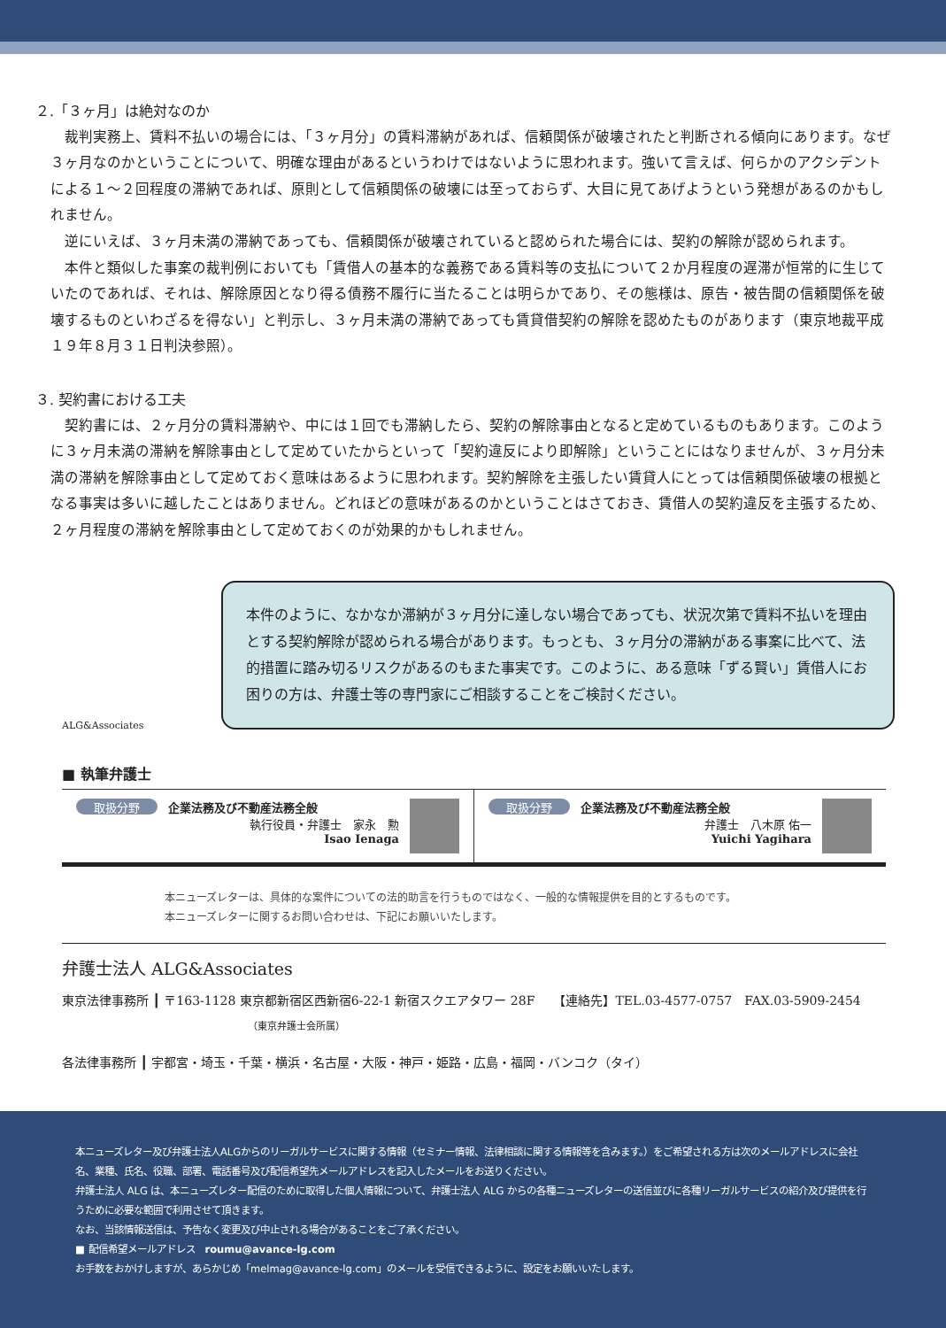２.「３ヶ月」は絶対なのか
裁判実務上、賃料不払いの場合には、「３ヶ月分」の賃料滞納があれば、信頼関係が破壊されたと判断される傾向にあります。なぜ３ヶ月なのかということについて、明確な理由があるというわけではないように思われます。強いて言えば、何らかのアクシデントによる１～２回程度の滞納であれば、原則として信頼関係の破壊には至っておらず、大目に見てあげようという発想があるのかもしれません。
逆にいえば、３ヶ月未満の滞納であっても、信頼関係が破壊されていると認められた場合には、契約の解除が認められます。
本件と類似した事案の裁判例においても「賃借人の基本的な義務である賃料等の支払について２か月程度の遅滞が恒常的に生じていたのであれば、それは、解除原因となり得る債務不履行に当たることは明らかであり、その態様は、原告・被告間の信頼関係を破壊するものといわざるを得ない」と判示し、３ヶ月未満の滞納であっても賃貸借契約の解除を認めたものがあります（東京地裁平成１９年８月３１日判決参照）。
３. 契約書における工夫
契約書には、２ヶ月分の賃料滞納や、中には１回でも滞納したら、契約の解除事由となると定めているものもあります。このように３ヶ月未満の滞納を解除事由として定めていたからといって「契約違反により即解除」ということにはなりませんが、３ヶ月分未満の滞納を解除事由として定めておく意味はあるように思われます。契約解除を主張したい賃貸人にとっては信頼関係破壊の根拠となる事実は多いに越したことはありません。どれほどの意味があるのかということはさておき、賃借人の契約違反を主張するため、２ヶ月程度の滞納を解除事由として定めておくのが効果的かもしれません。
ALG&Associates
本件のように、なかなか滞納が３ヶ月分に達しない場合であっても、状況次第で賃料不払いを理由とする契約解除が認められる場合があります。もっとも、３ヶ月分の滞納がある事案に比べて、法的措置に踏み切るリスクがあるのもまた事実です。このように、ある意味「ずる賢い」賃借人にお困りの方は、弁護士等の専門家にご相談することをご検討ください。
■ 執筆弁護士
取扱分野
企業法務及び不動産法務全般
執行役員・弁護士　家永　勲
Isao Ienaga
取扱分野
企業法務及び不動産法務全般
弁護士　八木原 佑一
Yuichi Yagihara
本ニューズレターは、具体的な案件についての法的助言を行うものではなく、一般的な情報提供を目的とするものです。
本ニューズレターに関するお問い合わせは、下記にお願いいたします。
弁護士法人 ALG&Associates
東京法律事務所 ┃ 〒163-1128 東京都新宿区西新宿6-22-1 新宿スクエアタワー 28F　　【連絡先】TEL.03-4577-0757　FAX.03-5909-2454
（東京弁護士会所属）
各法律事務所 ┃ 宇都宮・埼玉・千葉・横浜・名古屋・大阪・神戸・姫路・広島・福岡・バンコク（タイ）
本ニューズレター及び弁護士法人ALGからのリーガルサービスに関する情報（セミナー情報、法律相談に関する情報等を含みます。）をご希望される方は次のメールアドレスに会社名、業種、氏名、役職、部署、電話番号及び配信希望先メールアドレスを記入したメールをお送りください。
弁護士法人 ALG は、本ニューズレター配信のために取得した個人情報について、弁護士法人 ALG からの各種ニューズレターの送信並びに各種リーガルサービスの紹介及び提供を行うために必要な範囲で利用させて頂きます。
なお、当該情報送信は、予告なく変更及び中止される場合があることをご了承ください。
■ 配信希望メールアドレス　roumu@avance-lg.com
お手数をおかけしますが、あらかじめ「melmag@avance-lg.com」のメールを受信できるように、設定をお願いいたします。